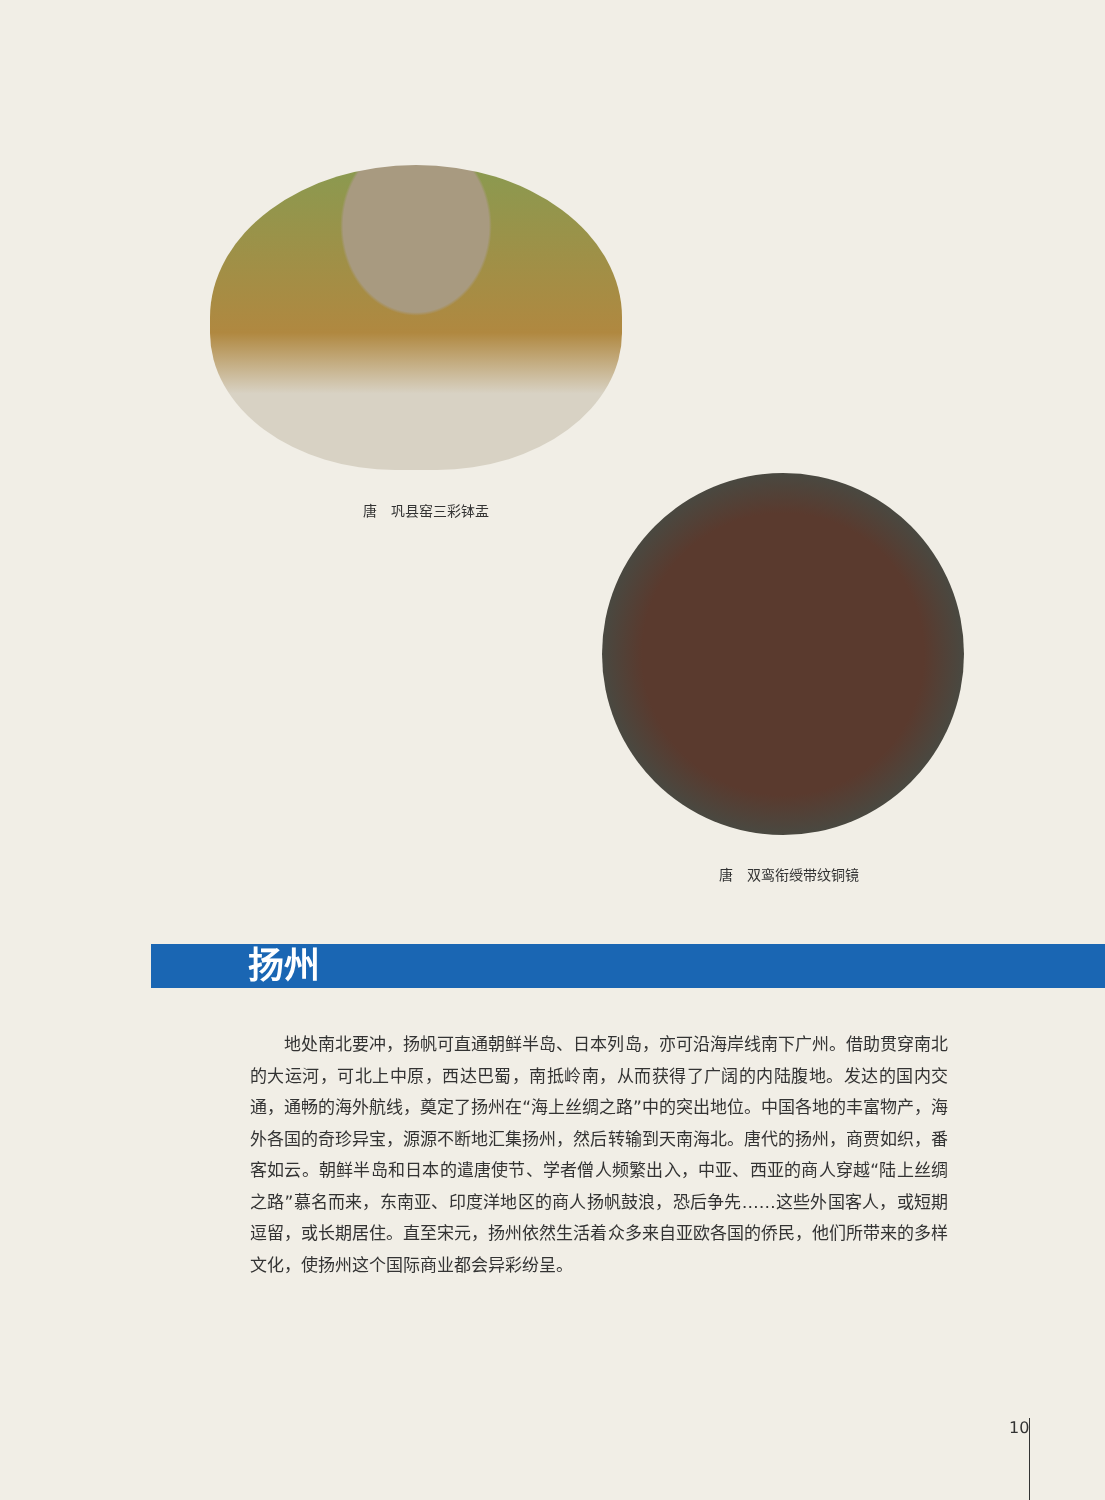唐　巩县窑三彩钵盂
唐　双鸾衔绶带纹铜镜
扬州
地处南北要冲，扬帆可直通朝鲜半岛、日本列岛，亦可沿海岸线南下广州。借助贯穿南北的大运河，可北上中原，西达巴蜀，南抵岭南，从而获得了广阔的内陆腹地。发达的国内交通，通畅的海外航线，奠定了扬州在“海上丝绸之路”中的突出地位。中国各地的丰富物产，海外各国的奇珍异宝，源源不断地汇集扬州，然后转输到天南海北。唐代的扬州，商贾如织，番客如云。朝鲜半岛和日本的遣唐使节、学者僧人频繁出入，中亚、西亚的商人穿越“陆上丝绸之路”慕名而来，东南亚、印度洋地区的商人扬帆鼓浪，恐后争先……这些外国客人，或短期逗留，或长期居住。直至宋元，扬州依然生活着众多来自亚欧各国的侨民，他们所带来的多样文化，使扬州这个国际商业都会异彩纷呈。
10